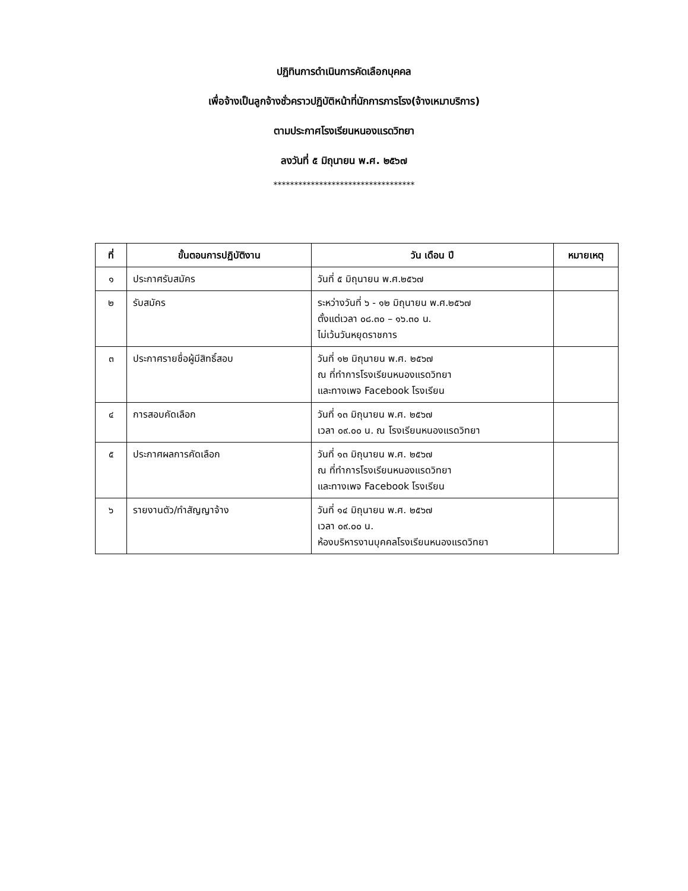ปฏิทินการดำเนินการคัดเลือกบุคคล
เพื่อจ้างเป็นลูกจ้างชั่วคราวปฏิบัติหน้าที่นักการภารโรง(จ้างเหมาบริการ)
ตามประกาศโรงเรียนหนองแรดวิทยา
ลงวันที่ ๕ มิถุนายน พ.ศ. ๒๕๖๗
**********************************
| ที่ | ขั้นตอนการปฏิบัติงาน | วัน เดือน ปี | หมายเหตุ |
| --- | --- | --- | --- |
| ๑ | ประกาศรับสมัคร | วันที่ ๕ มิถุนายน พ.ศ.๒๕๖๗ | |
| ๒ | รับสมัคร | ระหว่างวันที่ ๖ - ๑๒ มิถุนายน พ.ศ.๒๕๖๗ ตั้งแต่เวลา ๐๘.๓๐ – ๑๖.๓๐ น. ไม่เว้นวันหยุดราชการ | |
| ๓ | ประกาศรายชื่อผู้มีสิทธิ์สอบ | วันที่ ๑๒ มิถุนายน พ.ศ. ๒๕๖๗ ณ ที่ทำการโรงเรียนหนองแรดวิทยา และทางเพจ Facebook โรงเรียน | |
| ๔ | การสอบคัดเลือก | วันที่ ๑๓ มิถุนายน พ.ศ. ๒๕๖๗ เวลา ๐๙.๐๐ น. ณ โรงเรียนหนองแรดวิทยา | |
| ๕ | ประกาศผลการคัดเลือก | วันที่ ๑๓ มิถุนายน พ.ศ. ๒๕๖๗ ณ ที่ทำการโรงเรียนหนองแรดวิทยา และทางเพจ Facebook โรงเรียน | |
| ๖ | รายงานตัว/ทำสัญญาจ้าง | วันที่ ๑๔ มิถุนายน พ.ศ. ๒๕๖๗ เวลา ๐๙.๐๐ น. ห้องบริหารงานบุคคลโรงเรียนหนองแรดวิทยา | |